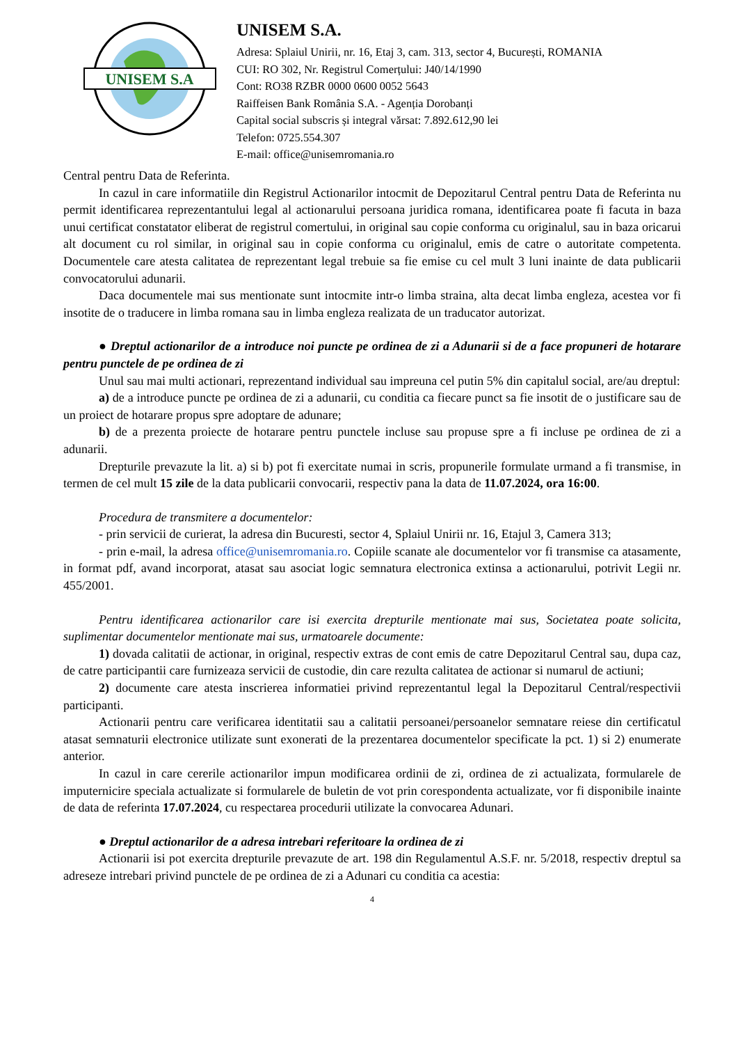UNISEM S.A
UNISEM S.A.
Adresa: Splaiul Unirii, nr. 16, Etaj 3, cam. 313, sector 4, București, ROMANIA
CUI: RO 302, Nr. Registrul Comerțului: J40/14/1990
Cont: RO38 RZBR 0000 0600 0052 5643
Raiffeisen Bank România S.A. - Agenția Dorobanți
Capital social subscris și integral vărsat: 7.892.612,90 lei
Telefon: 0725.554.307
E-mail: office@unisemromania.ro
Central pentru Data de Referinta.
In cazul in care informatiile din Registrul Actionarilor intocmit de Depozitarul Central pentru Data de Referinta nu permit identificarea reprezentantului legal al actionarului persoana juridica romana, identificarea poate fi facuta in baza unui certificat constatator eliberat de registrul comertului, in original sau copie conforma cu originalul, sau in baza oricarui alt document cu rol similar, in original sau in copie conforma cu originalul, emis de catre o autoritate competenta. Documentele care atesta calitatea de reprezentant legal trebuie sa fie emise cu cel mult 3 luni inainte de data publicarii convocatorului adunarii.
Daca documentele mai sus mentionate sunt intocmite intr-o limba straina, alta decat limba engleza, acestea vor fi insotite de o traducere in limba romana sau in limba engleza realizata de un traducator autorizat.
● Dreptul actionarilor de a introduce noi puncte pe ordinea de zi a Adunarii si de a face propuneri de hotarare pentru punctele de pe ordinea de zi
Unul sau mai multi actionari, reprezentand individual sau impreuna cel putin 5% din capitalul social, are/au dreptul:
a) de a introduce puncte pe ordinea de zi a adunarii, cu conditia ca fiecare punct sa fie insotit de o justificare sau de un proiect de hotarare propus spre adoptare de adunare;
b) de a prezenta proiecte de hotarare pentru punctele incluse sau propuse spre a fi incluse pe ordinea de zi a adunarii.
Drepturile prevazute la lit. a) si b) pot fi exercitate numai in scris, propunerile formulate urmand a fi transmise, in termen de cel mult 15 zile de la data publicarii convocarii, respectiv pana la data de 11.07.2024, ora 16:00.
Procedura de transmitere a documentelor:
- prin servicii de curierat, la adresa din Bucuresti, sector 4, Splaiul Unirii nr. 16, Etajul 3, Camera 313;
- prin e-mail, la adresa office@unisemromania.ro. Copiile scanate ale documentelor vor fi transmise ca atasamente, in format pdf, avand incorporat, atasat sau asociat logic semnatura electronica extinsa a actionarului, potrivit Legii nr. 455/2001.
Pentru identificarea actionarilor care isi exercita drepturile mentionate mai sus, Societatea poate solicita, suplimentar documentelor mentionate mai sus, urmatoarele documente:
1) dovada calitatii de actionar, in original, respectiv extras de cont emis de catre Depozitarul Central sau, dupa caz, de catre participantii care furnizeaza servicii de custodie, din care rezulta calitatea de actionar si numarul de actiuni;
2) documente care atesta inscrierea informatiei privind reprezentantul legal la Depozitarul Central/respectivii participanti.
Actionarii pentru care verificarea identitatii sau a calitatii persoanei/persoanelor semnatare reiese din certificatul atasat semnaturii electronice utilizate sunt exonerati de la prezentarea documentelor specificate la pct. 1) si 2) enumerate anterior.
In cazul in care cererile actionarilor impun modificarea ordinii de zi, ordinea de zi actualizata, formularele de imputernicire speciala actualizate si formularele de buletin de vot prin corespondenta actualizate, vor fi disponibile inainte de data de referinta 17.07.2024, cu respectarea procedurii utilizate la convocarea Adunari.
● Dreptul actionarilor de a adresa intrebari referitoare la ordinea de zi
Actionarii isi pot exercita drepturile prevazute de art. 198 din Regulamentul A.S.F. nr. 5/2018, respectiv dreptul sa adreseze intrebari privind punctele de pe ordinea de zi a Adunari cu conditia ca acestia:
4